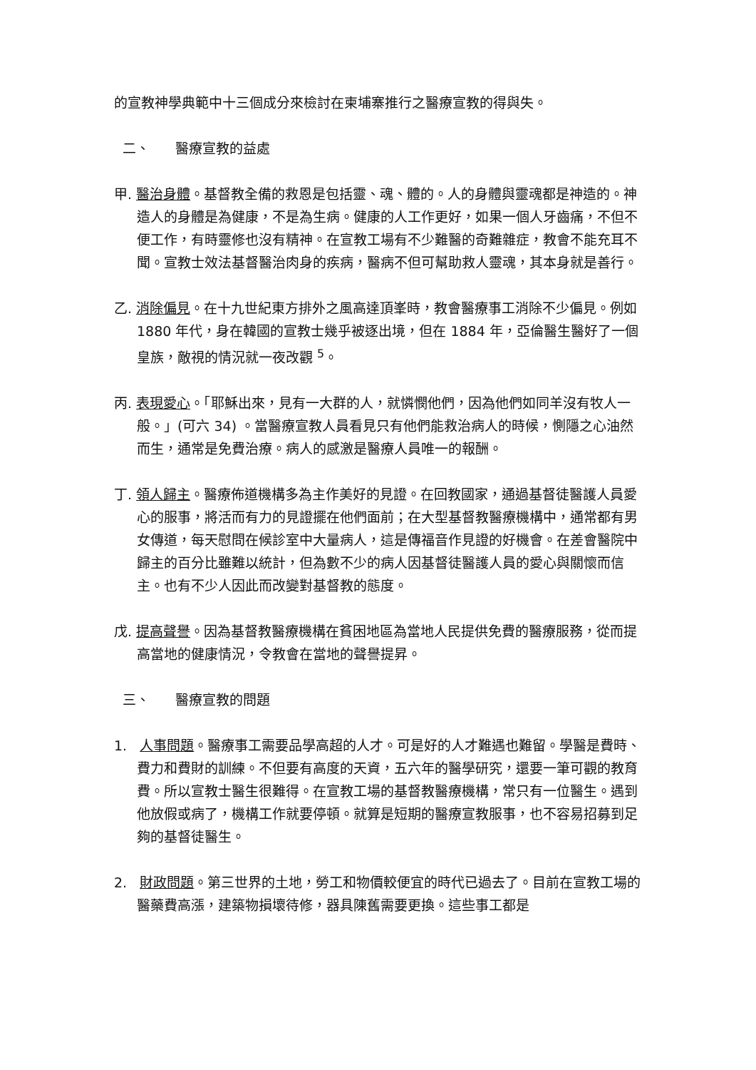的宣教神學典範中十三個成分來檢討在柬埔寨推行之醫療宣教的得與失。
二、 醫療宣教的益處
甲. 醫治身體。基督教全備的救恩是包括靈、魂、體的。人的身體與靈魂都是神造的。神造人的身體是為健康，不是為生病。健康的人工作更好，如果一個人牙齒痛，不但不便工作，有時靈修也沒有精神。在宣教工場有不少難醫的奇難雜症，教會不能充耳不聞。宣教士效法基督醫治肉身的疾病，醫病不但可幫助救人靈魂，其本身就是善行。
乙. 消除偏見。在十九世紀東方排外之風高達頂峯時，教會醫療事工消除不少偏見。例如 1880 年代，身在韓國的宣教士幾乎被逐出境，但在 1884 年，亞倫醫生醫好了一個皇族，敵視的情況就一夜改觀 <sup>5</sup>。
丙. 表現愛心。「耶穌出來，見有一大群的人，就憐憫他們，因為他們如同羊沒有牧人一般。」(可六 34) 。當醫療宣教人員看見只有他們能救治病人的時候，惻隱之心油然而生，通常是免費治療。病人的感激是醫療人員唯一的報酬。
丁. 領人歸主。醫療佈道機構多為主作美好的見證。在回教國家，通過基督徒醫護人員愛心的服事，將活而有力的見證擺在他們面前；在大型基督教醫療機構中，通常都有男女傳道，每天慰問在候診室中大量病人，這是傳福音作見證的好機會。在差會醫院中歸主的百分比雖難以統計，但為數不少的病人因基督徒醫護人員的愛心與關懷而信主。也有不少人因此而改變對基督教的態度。
戊. 提高聲譽。因為基督教醫療機構在貧困地區為當地人民提供免費的醫療服務，從而提高當地的健康情況，令教會在當地的聲譽提昇。
三、 醫療宣教的問題
1. 人事問題。醫療事工需要品學高超的人才。可是好的人才難遇也難留。學醫是費時、費力和費財的訓練。不但要有高度的天資，五六年的醫學研究，還要一筆可觀的教育費。所以宣教士醫生很難得。在宣教工場的基督教醫療機構，常只有一位醫生。遇到他放假或病了，機構工作就要停頓。就算是短期的醫療宣教服事，也不容易招募到足夠的基督徒醫生。
2. 財政問題。第三世界的土地，勞工和物價較便宜的時代已過去了。目前在宣教工場的醫藥費高漲，建築物損壞待修，器具陳舊需要更換。這些事工都是